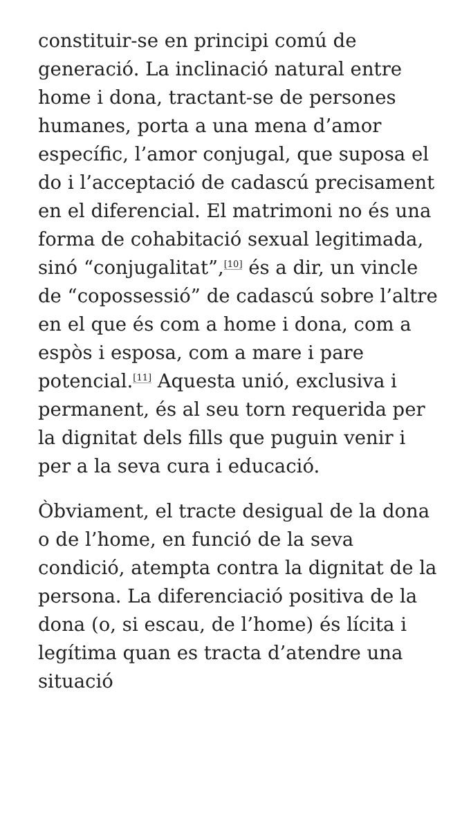constituir-se en principi comú de generació. La inclinació natural entre home i dona, tractant-se de persones humanes, porta a una mena d’amor específic, l’amor conjugal, que suposa el do i l’acceptació de cadascú precisament en el diferencial. El matrimoni no és una forma de cohabitació sexual legitimada, sinó “conjugalitat”,<sup>[10]</sup> és a dir, un vincle de “copossessió” de cadascú sobre l’altre en el que és com a home i dona, com a espòs i esposa, com a mare i pare potencial.<sup>[11]</sup> Aquesta unió, exclusiva i permanent, és al seu torn requerida per la dignitat dels fills que puguin venir i per a la seva cura i educació.
Òbviament, el tracte desigual de la dona o de l’home, en funció de la seva condició, atempta contra la dignitat de la persona. La diferenciació positiva de la dona (o, si escau, de l’home) és lícita i legítima quan es tracta d’atendre una situació